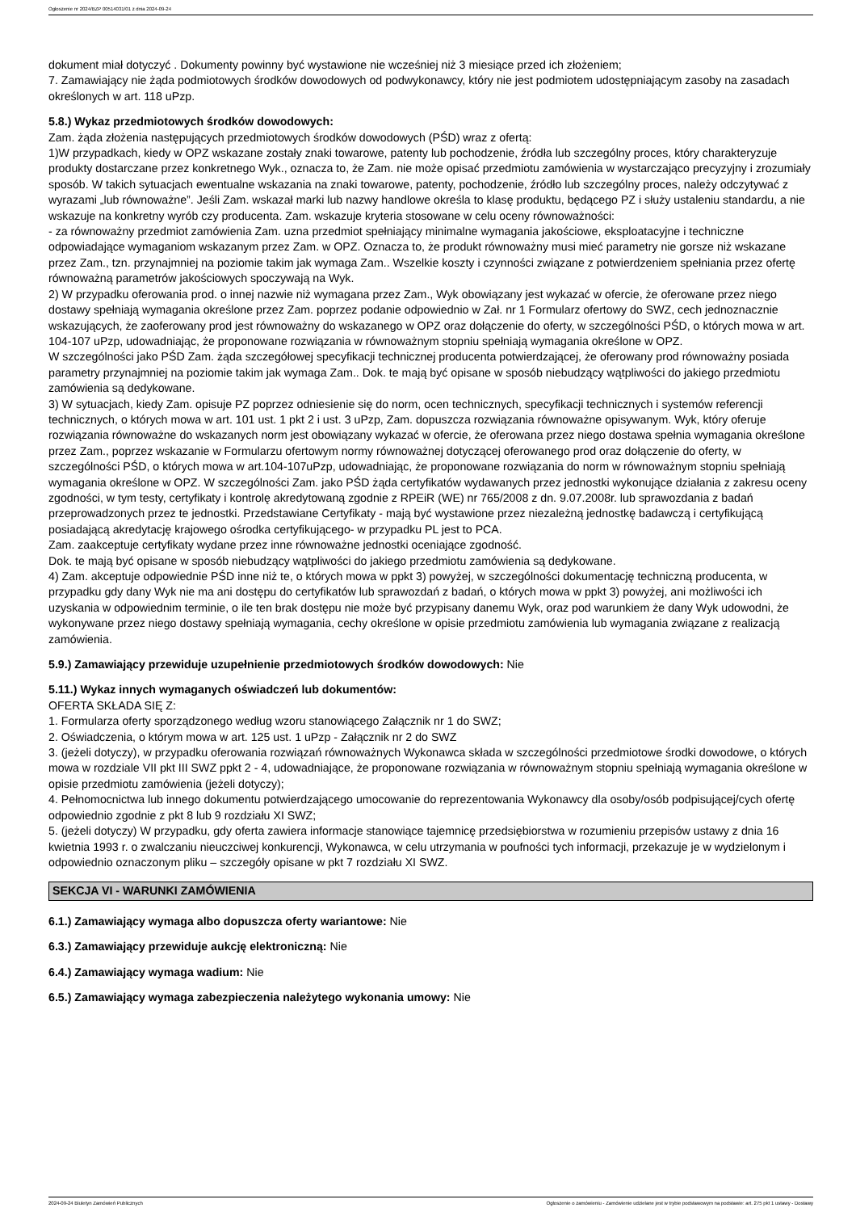Ogłoszenie nr 2024/BZP 00514031/01 z dnia 2024-09-24
dokument miał dotyczyć . Dokumenty powinny być wystawione nie wcześniej niż 3 miesiące przed ich złożeniem;
7. Zamawiający nie żąda podmiotowych środków dowodowych od podwykonawcy, który nie jest podmiotem udostępniającym zasoby na zasadach określonych w art. 118 uPzp.
5.8.) Wykaz przedmiotowych środków dowodowych:
Zam. żąda złożenia następujących przedmiotowych środków dowodowych (PŚD) wraz z ofertą:
1)W przypadkach, kiedy w OPZ wskazane zostały znaki towarowe, patenty lub pochodzenie, źródła lub szczególny proces, który charakteryzuje produkty dostarczane przez konkretnego Wyk., oznacza to, że Zam. nie może opisać przedmiotu zamówienia w wystarczająco precyzyjny i zrozumiały sposób. W takich sytuacjach ewentualne wskazania na znaki towarowe, patenty, pochodzenie, źródło lub szczególny proces, należy odczytywać z wyrazami „lub równoważne”. Jeśli Zam. wskazał marki lub nazwy handlowe określa to klasę produktu, będącego PZ i służy ustaleniu standardu, a nie wskazuje na konkretny wyrób czy producenta. Zam. wskazuje kryteria stosowane w celu oceny równoważności:
- za równoważny przedmiot zamówienia Zam. uzna przedmiot spełniający minimalne wymagania jakościowe, eksploatacyjne i techniczne odpowiadające wymaganiom wskazanym przez Zam. w OPZ. Oznacza to, że produkt równoważny musi mieć parametry nie gorsze niż wskazane przez Zam., tzn. przynajmniej na poziomie takim jak wymaga Zam.. Wszelkie koszty i czynności związane z potwierdzeniem spełniania przez ofertę równoważną parametrów jakościowych spoczywają na Wyk.
2) W przypadku oferowania prod. o innej nazwie niż wymagana przez Zam., Wyk obowiązany jest wykazać w ofercie, że oferowane przez niego dostawy spełniają wymagania określone przez Zam. poprzez podanie odpowiednio w Zał. nr 1 Formularz ofertowy do SWZ, cech jednoznacznie wskazujących, że zaoferowany prod jest równoważny do wskazanego w OPZ oraz dołączenie do oferty, w szczególności PŚD, o których mowa w art. 104-107 uPzp, udowadniając, że proponowane rozwiązania w równoważnym stopniu spełniają wymagania określone w OPZ.
W szczególności jako PŚD Zam. żąda szczegółowej specyfikacji technicznej producenta potwierdzającej, że oferowany prod równoważny posiada parametry przynajmniej na poziomie takim jak wymaga Zam.. Dok. te mają być opisane w sposób niebudzący wątpliwości do jakiego przedmiotu zamówienia są dedykowane.
3) W sytuacjach, kiedy Zam. opisuje PZ poprzez odniesienie się do norm, ocen technicznych, specyfikacji technicznych i systemów referencji technicznych, o których mowa w art. 101 ust. 1 pkt 2 i ust. 3 uPzp, Zam. dopuszcza rozwiązania równoważne opisywanym. Wyk, który oferuje rozwiązania równoważne do wskazanych norm jest obowiązany wykazać w ofercie, że oferowana przez niego dostawa spełnia wymagania określone przez Zam., poprzez wskazanie w Formularzu ofertowym normy równoważnej dotyczącej oferowanego prod oraz dołączenie do oferty, w szczególności PŚD, o których mowa w art.104-107uPzp, udowadniając, że proponowane rozwiązania do norm w równoważnym stopniu spełniają wymagania określone w OPZ. W szczególności Zam. jako PŚD żąda certyfikatów wydawanych przez jednostki wykonujące działania z zakresu oceny zgodności, w tym testy, certyfikaty i kontrolę akredytowaną zgodnie z RPEiR (WE) nr 765/2008 z dn. 9.07.2008r. lub sprawozdania z badań przeprowadzonych przez te jednostki. Przedstawiane Certyfikaty - mają być wystawione przez niezależną jednostkę badawczą i certyfikującą posiadającą akredytację krajowego ośrodka certyfikującego- w przypadku PL jest to PCA.
Zam. zaakceptuje certyfikaty wydane przez inne równoważne jednostki oceniające zgodność.
Dok. te mają być opisane w sposób niebudzący wątpliwości do jakiego przedmiotu zamówienia są dedykowane.
4) Zam. akceptuje odpowiednie PŚD inne niż te, o których mowa w ppkt 3) powyżej, w szczególności dokumentację techniczną producenta, w przypadku gdy dany Wyk nie ma ani dostępu do certyfikatów lub sprawozdań z badań, o których mowa w ppkt 3) powyżej, ani możliwości ich uzyskania w odpowiednim terminie, o ile ten brak dostępu nie może być przypisany danemu Wyk, oraz pod warunkiem że dany Wyk udowodni, że wykonywane przez niego dostawy spełniają wymagania, cechy określone w opisie przedmiotu zamówienia lub wymagania związane z realizacją zamówienia.
5.9.) Zamawiający przewiduje uzupełnienie przedmiotowych środków dowodowych: Nie
5.11.) Wykaz innych wymaganych oświadczeń lub dokumentów:
OFERTA SKŁADA SIĘ Z:
1. Formularza oferty sporządzonego według wzoru stanowiącego Załącznik nr 1 do SWZ;
2. Oświadczenia, o którym mowa w art. 125 ust. 1 uPzp - Załącznik nr 2 do SWZ
3. (jeżeli dotyczy), w przypadku oferowania rozwiązań równoważnych Wykonawca składa w szczególności przedmiotowe środki dowodowe, o których mowa w rozdziale VII pkt III SWZ ppkt 2 - 4, udowadniające, że proponowane rozwiązania w równoważnym stopniu spełniają wymagania określone w opisie przedmiotu zamówienia (jeżeli dotyczy);
4. Pełnomocnictwa lub innego dokumentu potwierdzającego umocowanie do reprezentowania Wykonawcy dla osoby/osób podpisującej/cych ofertę odpowiednio zgodnie z pkt 8 lub 9 rozdziału XI SWZ;
5. (jeżeli dotyczy) W przypadku, gdy oferta zawiera informacje stanowiące tajemnicę przedsiębiorstwa w rozumieniu przepisów ustawy z dnia 16 kwietnia 1993 r. o zwalczaniu nieuczciwej konkurencji, Wykonawca, w celu utrzymania w poufności tych informacji, przekazuje je w wydzielonym i odpowiednio oznaczonym pliku – szczegóły opisane w pkt 7 rozdziału XI SWZ.
SEKCJA VI - WARUNKI ZAMÓWIENIA
6.1.) Zamawiający wymaga albo dopuszcza oferty wariantowe: Nie
6.3.) Zamawiający przewiduje aukcję elektroniczną: Nie
6.4.) Zamawiający wymaga wadium: Nie
6.5.) Zamawiający wymaga zabezpieczenia należytego wykonania umowy: Nie
2024-09-24 Biuletyn Zamówień Publicznych Ogłoszenie o zamówieniu - Zamówienie udzielane jest w trybie podstawowym na podstawie: art. 275 pkt 1 ustawy - Dostawy